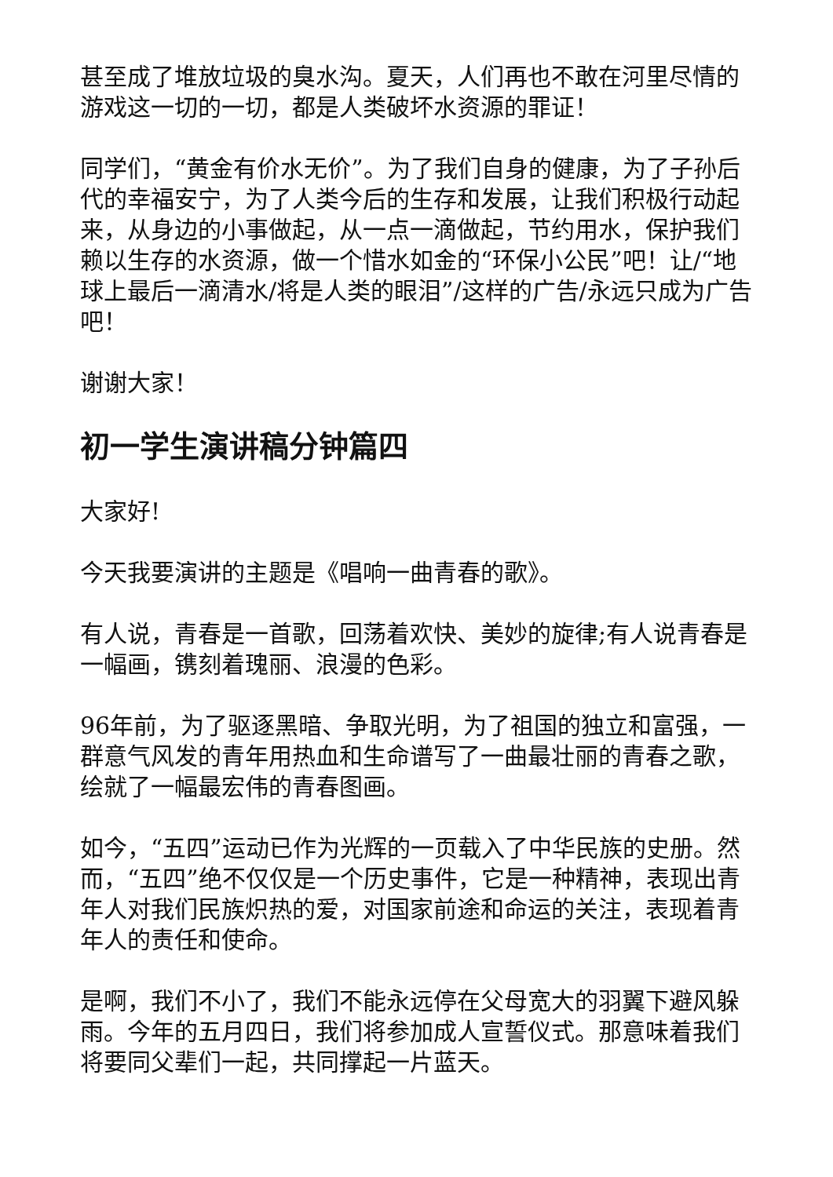甚至成了堆放垃圾的臭水沟。夏天，人们再也不敢在河里尽情的游戏这一切的一切，都是人类破坏水资源的罪证！
同学们，“黄金有价水无价”。为了我们自身的健康，为了子孙后代的幸福安宁，为了人类今后的生存和发展，让我们积极行动起来，从身边的小事做起，从一点一滴做起，节约用水，保护我们赖以生存的水资源，做一个惜水如金的“环保小公民”吧！让/“地球上最后一滴清水/将是人类的眼泪”/这样的广告/永远只成为广告吧！
谢谢大家！
初一学生演讲稿分钟篇四
大家好!
今天我要演讲的主题是《唱响一曲青春的歌》。
有人说，青春是一首歌，回荡着欢快、美妙的旋律;有人说青春是一幅画，镌刻着瑰丽、浪漫的色彩。
96年前，为了驱逐黑暗、争取光明，为了祖国的独立和富强，一群意气风发的青年用热血和生命谱写了一曲最壮丽的青春之歌，绘就了一幅最宏伟的青春图画。
如今，“五四”运动已作为光辉的一页载入了中华民族的史册。然而，“五四”绝不仅仅是一个历史事件，它是一种精神，表现出青年人对我们民族炽热的爱，对国家前途和命运的关注，表现着青年人的责任和使命。
是啊，我们不小了，我们不能永远停在父母宽大的羽翼下避风躲雨。今年的五月四日，我们将参加成人宣誓仪式。那意味着我们将要同父辈们一起，共同撑起一片蓝天。